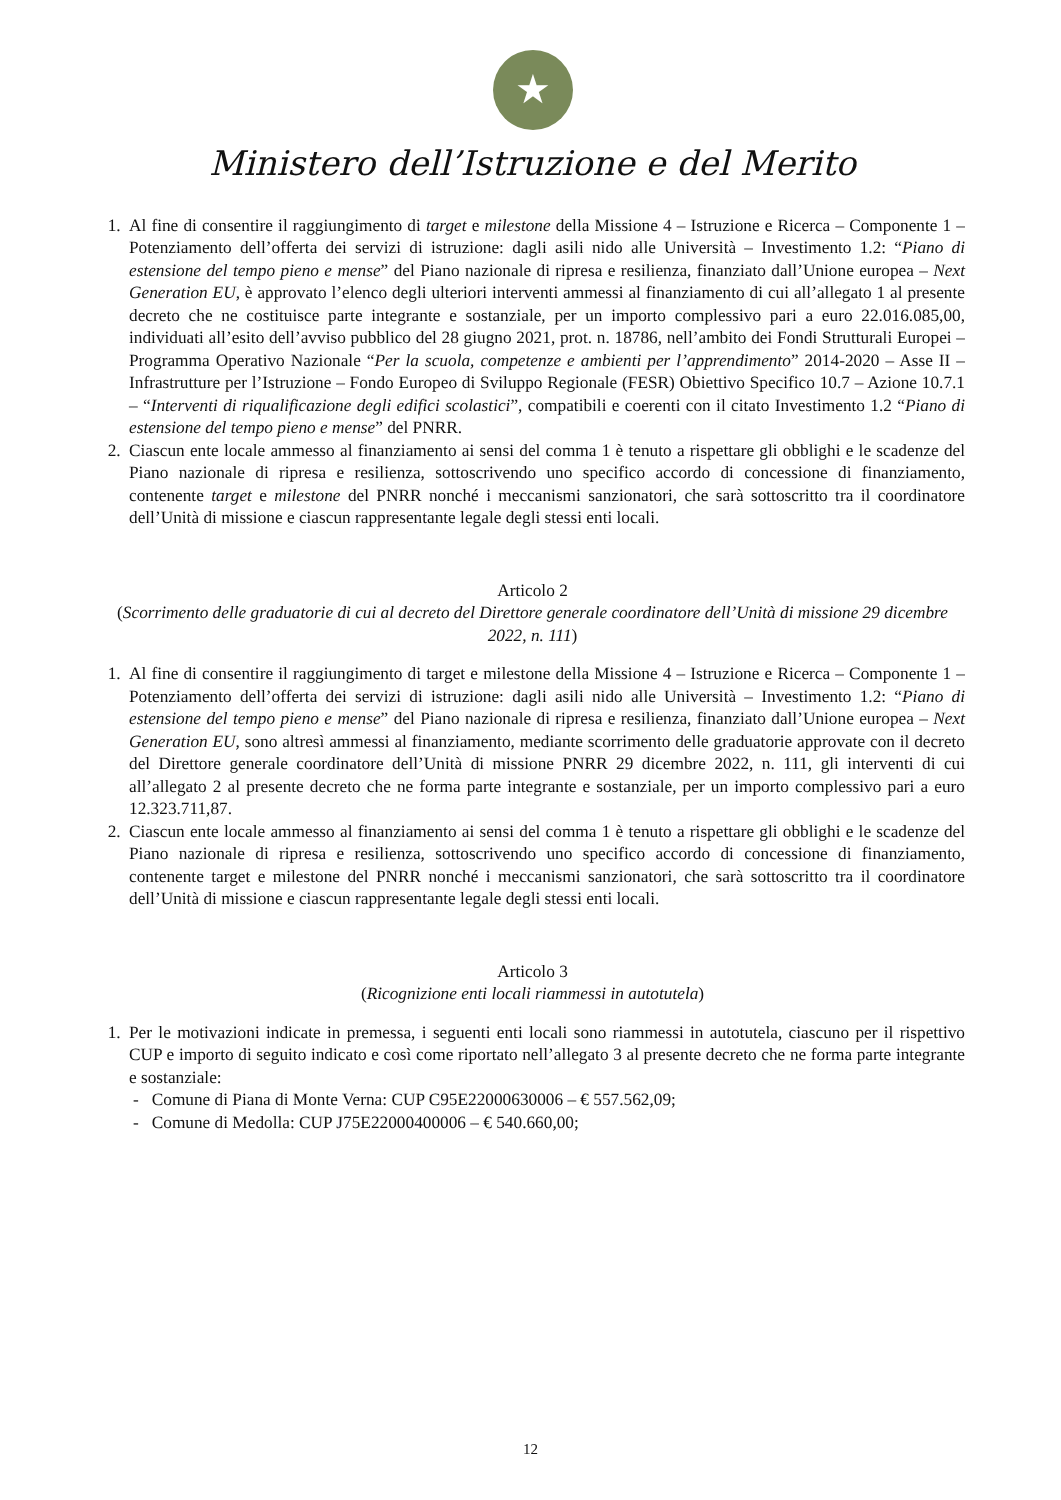★
Ministero dell’Istruzione e del Merito
1. Al fine di consentire il raggiungimento di target e milestone della Missione 4 – Istruzione e Ricerca – Componente 1 – Potenziamento dell’offerta dei servizi di istruzione: dagli asili nido alle Università – Investimento 1.2: “Piano di estensione del tempo pieno e mense” del Piano nazionale di ripresa e resilienza, finanziato dall’Unione europea – Next Generation EU, è approvato l’elenco degli ulteriori interventi ammessi al finanziamento di cui all’allegato 1 al presente decreto che ne costituisce parte integrante e sostanziale, per un importo complessivo pari a euro 22.016.085,00, individuati all’esito dell’avviso pubblico del 28 giugno 2021, prot. n. 18786, nell’ambito dei Fondi Strutturali Europei – Programma Operativo Nazionale “Per la scuola, competenze e ambienti per l’apprendimento” 2014-2020 – Asse II – Infrastrutture per l’Istruzione – Fondo Europeo di Sviluppo Regionale (FESR) Obiettivo Specifico 10.7 – Azione 10.7.1 – “Interventi di riqualificazione degli edifici scolastici”, compatibili e coerenti con il citato Investimento 1.2 “Piano di estensione del tempo pieno e mense” del PNRR.
2. Ciascun ente locale ammesso al finanziamento ai sensi del comma 1 è tenuto a rispettare gli obblighi e le scadenze del Piano nazionale di ripresa e resilienza, sottoscrivendo uno specifico accordo di concessione di finanziamento, contenente target e milestone del PNRR nonché i meccanismi sanzionatori, che sarà sottoscritto tra il coordinatore dell’Unità di missione e ciascun rappresentante legale degli stessi enti locali.
Articolo 2
(Scorrimento delle graduatorie di cui al decreto del Direttore generale coordinatore dell’Unità di missione 29 dicembre 2022, n. 111)
1. Al fine di consentire il raggiungimento di target e milestone della Missione 4 – Istruzione e Ricerca – Componente 1 – Potenziamento dell’offerta dei servizi di istruzione: dagli asili nido alle Università – Investimento 1.2: “Piano di estensione del tempo pieno e mense” del Piano nazionale di ripresa e resilienza, finanziato dall’Unione europea – Next Generation EU, sono altresì ammessi al finanziamento, mediante scorrimento delle graduatorie approvate con il decreto del Direttore generale coordinatore dell’Unità di missione PNRR 29 dicembre 2022, n. 111, gli interventi di cui all’allegato 2 al presente decreto che ne forma parte integrante e sostanziale, per un importo complessivo pari a euro 12.323.711,87.
2. Ciascun ente locale ammesso al finanziamento ai sensi del comma 1 è tenuto a rispettare gli obblighi e le scadenze del Piano nazionale di ripresa e resilienza, sottoscrivendo uno specifico accordo di concessione di finanziamento, contenente target e milestone del PNRR nonché i meccanismi sanzionatori, che sarà sottoscritto tra il coordinatore dell’Unità di missione e ciascun rappresentante legale degli stessi enti locali.
Articolo 3
(Ricognizione enti locali riammessi in autotutela)
1. Per le motivazioni indicate in premessa, i seguenti enti locali sono riammessi in autotutela, ciascuno per il rispettivo CUP e importo di seguito indicato e così come riportato nell’allegato 3 al presente decreto che ne forma parte integrante e sostanziale:
- Comune di Piana di Monte Verna: CUP C95E22000630006 – € 557.562,09;
- Comune di Medolla: CUP J75E22000400006 – € 540.660,00;
12